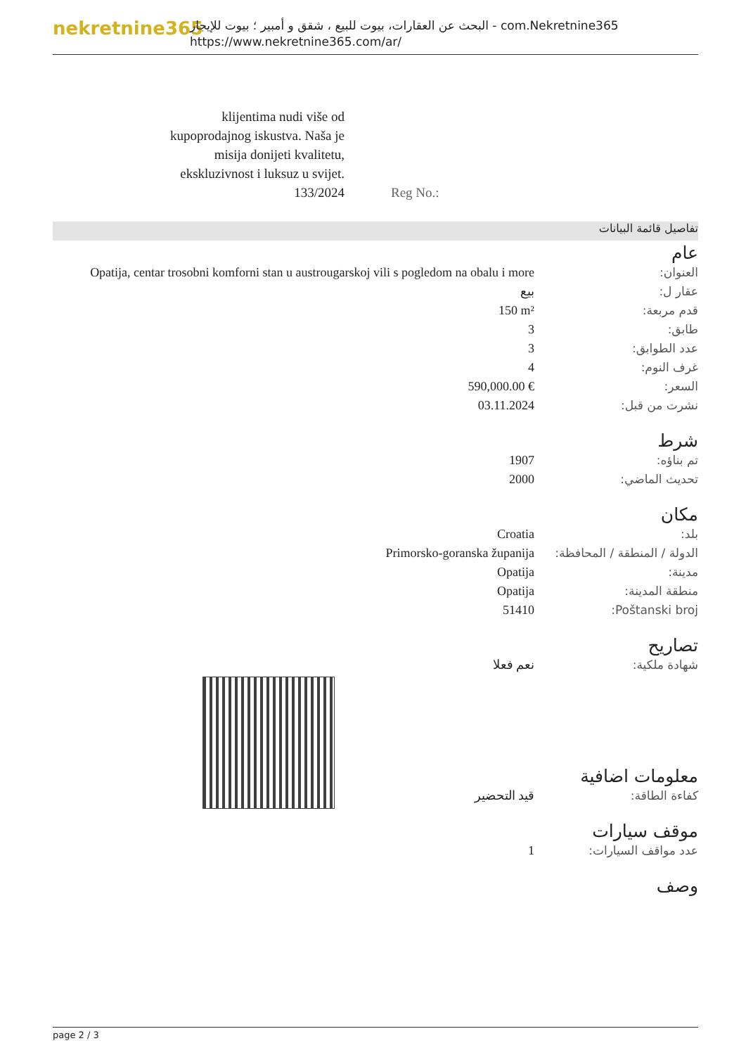nekretnine365
البحث عن العقارات، بيوت للبيع ، شقق و أمبير ؛ بيوت للإيجار - com.Nekretnine365
https://www.nekretnine365.com/ar/
klijentima nudi više od kupoprodajnog iskustva. Naša je misija donijeti kvalitetu, ekskluzivnost i luksuz u svijet. 133/2024
Reg No.:
تفاصيل قائمة البيانات
عام
| Opatija, centar trosobni komforni stan u austrougarskoj vili s pogledom na obalu i more | العنوان: |
| بيع | عقار ل: |
| 150 m² | قدم مربعة: |
| 3 | طابق: |
| 3 | عدد الطوابق: |
| 4 | غرف النوم: |
| 590,000.00 € | السعر: |
| 03.11.2024 | نشرت من قبل: |
شرط
| 1907 | تم بناؤه: |
| 2000 | تحديث الماضي: |
مكان
| Croatia | بلد: |
| Primorsko-goranska županija | الدولة / المنطقة / المحافظة: |
| Opatija | مدينة: |
| Opatija | منطقة المدينة: |
| 51410 | Poštanski broj: |
تصاريح
| نعم فعلا | شهادة ملكية: |
معلومات اضافية
| قيد التحضير | كفاءة الطاقة: |
موقف سيارات
| 1 | عدد مواقف السيارات: |
وصف
page 2 / 3